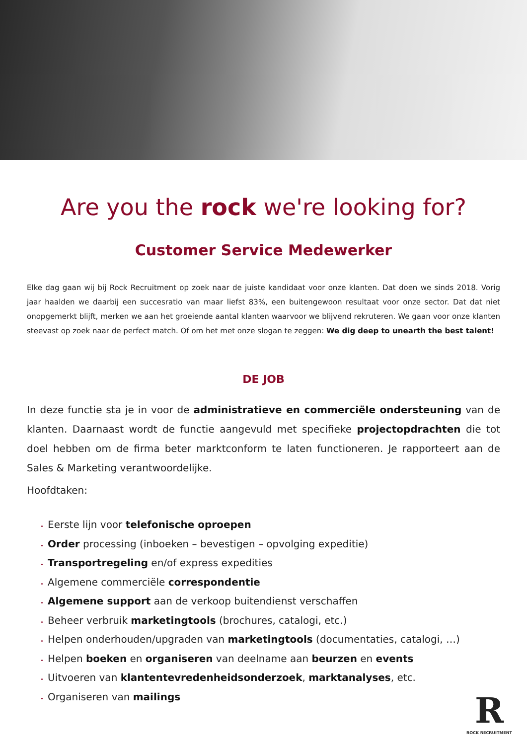Are you the rock we're looking for?
Customer Service Medewerker
Elke dag gaan wij bij Rock Recruitment op zoek naar de juiste kandidaat voor onze klanten. Dat doen we sinds 2018. Vorig jaar haalden we daarbij een succesratio van maar liefst 83%, een buitengewoon resultaat voor onze sector. Dat dat niet onopgemerkt blijft, merken we aan het groeiende aantal klanten waarvoor we blijvend rekruteren. We gaan voor onze klanten steevast op zoek naar de perfect match. Of om het met onze slogan te zeggen: We dig deep to unearth the best talent!
DE JOB
In deze functie sta je in voor de administratieve en commerciële ondersteuning van de klanten. Daarnaast wordt de functie aangevuld met specifieke projectopdrachten die tot doel hebben om de firma beter marktconform te laten functioneren. Je rapporteert aan de Sales & Marketing verantwoordelijke.
Hoofdtaken:
Eerste lijn voor telefonische oproepen
Order processing (inboeken – bevestigen – opvolging expeditie)
Transportregeling en/of express expedities
Algemene commerciële correspondentie
Algemene support aan de verkoop buitendienst verschaffen
Beheer verbruik marketingtools (brochures, catalogi, etc.)
Helpen onderhouden/upgraden van marketingtools (documentaties, catalogi, …)
Helpen boeken en organiseren van deelname aan beurzen en events
Uitvoeren van klantentevredenheidsonderzoek, marktanalyses, etc.
Organiseren van mailings
R
ROCK RECRUITMENT